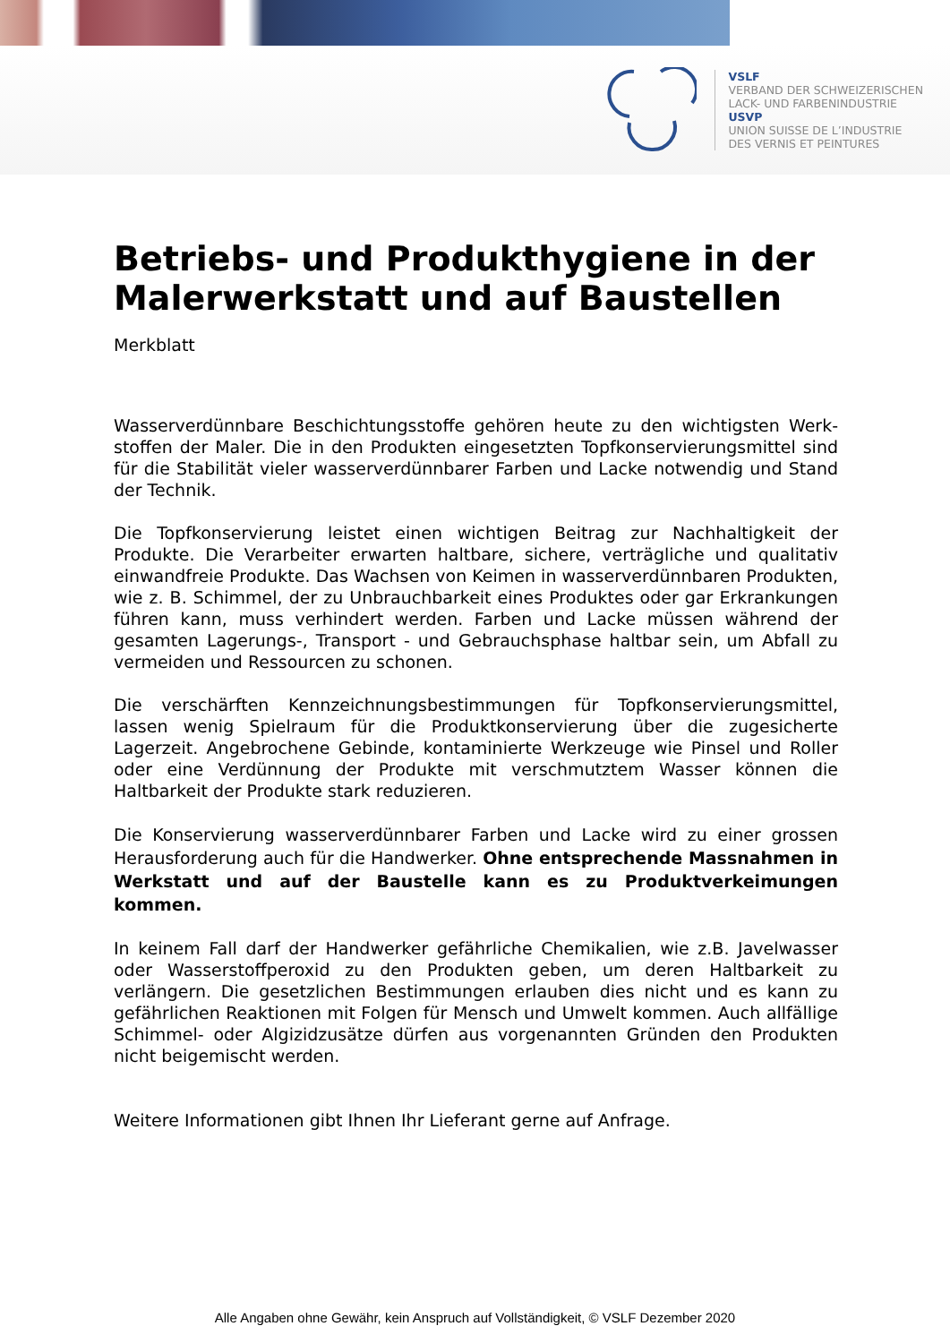VSLF
VERBAND DER SCHWEIZERISCHEN
LACK- UND FARBENINDUSTRIE
USVP
UNION SUISSE DE L’INDUSTRIE
DES VERNIS ET PEINTURES
Betriebs- und Produkthygiene in der Malerwerkstatt und auf Baustellen
Merkblatt
Wasserverdünnbare Beschichtungsstoffe gehören heute zu den wichtigsten Werk-stoffen der Maler. Die in den Produkten eingesetzten Topfkonservierungsmittel sind für die Stabilität vieler wasserverdünnbarer Farben und Lacke notwendig und Stand der Technik.
Die Topfkonservierung leistet einen wichtigen Beitrag zur Nachhaltigkeit der Produkte. Die Verarbeiter erwarten haltbare, sichere, verträgliche und qualitativ einwandfreie Produkte. Das Wachsen von Keimen in wasserverdünnbaren Produkten, wie z. B. Schimmel, der zu Unbrauchbarkeit eines Produktes oder gar Erkrankungen führen kann, muss verhindert werden. Farben und Lacke müssen während der gesamten Lagerungs-, Transport - und Gebrauchsphase haltbar sein, um Abfall zu vermeiden und Ressourcen zu schonen.
Die verschärften Kennzeichnungsbestimmungen für Topfkonservierungsmittel, lassen wenig Spielraum für die Produktkonservierung über die zugesicherte Lagerzeit. Angebrochene Gebinde, kontaminierte Werkzeuge wie Pinsel und Roller oder eine Verdünnung der Produkte mit verschmutztem Wasser können die Haltbarkeit der Produkte stark reduzieren.
Die Konservierung wasserverdünnbarer Farben und Lacke wird zu einer grossen Herausforderung auch für die Handwerker. Ohne entsprechende Massnahmen in Werkstatt und auf der Baustelle kann es zu Produktverkeimungen kommen.
In keinem Fall darf der Handwerker gefährliche Chemikalien, wie z.B. Javelwasser oder Wasserstoffperoxid zu den Produkten geben, um deren Haltbarkeit zu verlängern. Die gesetzlichen Bestimmungen erlauben dies nicht und es kann zu gefährlichen Reaktionen mit Folgen für Mensch und Umwelt kommen. Auch allfällige Schimmel- oder Algizidzusätze dürfen aus vorgenannten Gründen den Produkten nicht beigemischt werden.
Weitere Informationen gibt Ihnen Ihr Lieferant gerne auf Anfrage.
Alle Angaben ohne Gewähr, kein Anspruch auf Vollständigkeit, © VSLF Dezember 2020